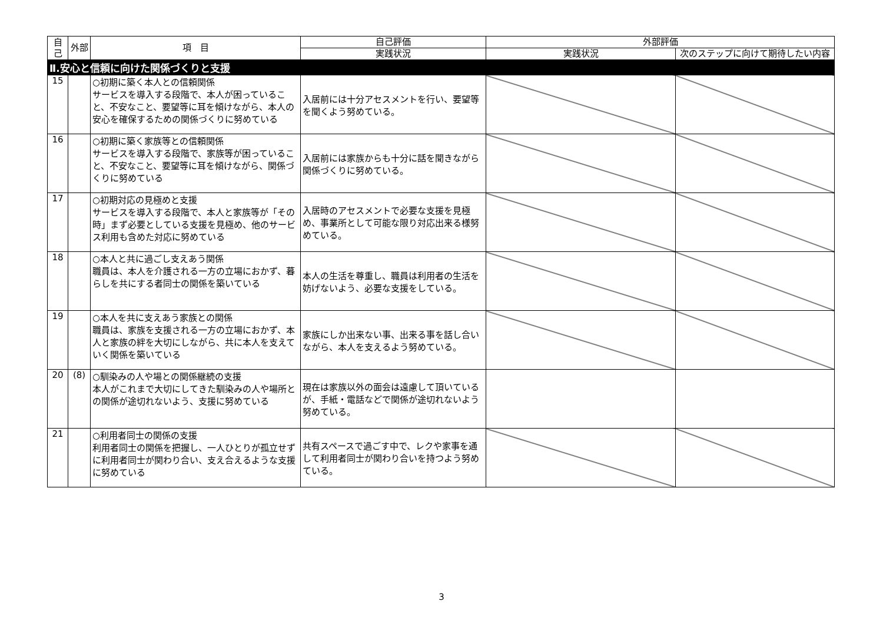| 自己 | 外部 | 項 目 | 自己評価 | 外部評価 | |
| --- | --- | --- | --- | --- | --- |
| | | | 実践状況 | 実践状況 | 次のステップに向けて期待したい内容 |
| Ⅱ.安心と信頼に向けた関係づくりと支援 | | | | | |
| 15 | | ○初期に築く本人との信頼関係 サービスを導入する段階で、本人が困っていること、不安なこと、要望等に耳を傾けながら、本人の安心を確保するための関係づくりに努めている | 入居前には十分アセスメントを行い、要望等を聞くよう努めている。 | | |
| 16 | | ○初期に築く家族等との信頼関係 サービスを導入する段階で、家族等が困っていること、不安なこと、要望等に耳を傾けながら、関係づくりに努めている | 入居前には家族からも十分に話を聞きながら関係づくりに努めている。 | | |
| 17 | | ○初期対応の見極めと支援 サービスを導入する段階で、本人と家族等が「その時」まず必要としている支援を見極め、他のサービス利用も含めた対応に努めている | 入居時のアセスメントで必要な支援を見極め、事業所として可能な限り対応出来る様努めている。 | | |
| 18 | | ○本人と共に過ごし支えあう関係 職員は、本人を介護される一方の立場におかず、暮らしを共にする者同士の関係を築いている | 本人の生活を尊重し、職員は利用者の生活を妨げないよう、必要な支援をしている。 | | |
| 19 | | ○本人を共に支えあう家族との関係 職員は、家族を支援される一方の立場におかず、本人と家族の絆を大切にしながら、共に本人を支えていく関係を築いている | 家族にしか出来ない事、出来る事を話し合いながら、本人を支えるよう努めている。 | | |
| 20 | (8) | ○馴染みの人や場との関係継続の支援 本人がこれまで大切にしてきた馴染みの人や場所との関係が途切れないよう、支援に努めている | 現在は家族以外の面会は遠慮して頂いているが、手紙・電話などで関係が途切れないよう努めている。 | | |
| 21 | | ○利用者同士の関係の支援 利用者同士の関係を把握し、一人ひとりが孤立せずに利用者同士が関わり合い、支え合えるような支援に努めている | 共有スペースで過ごす中で、レクや家事を通して利用者同士が関わり合いを持つよう努めている。 | | |
3